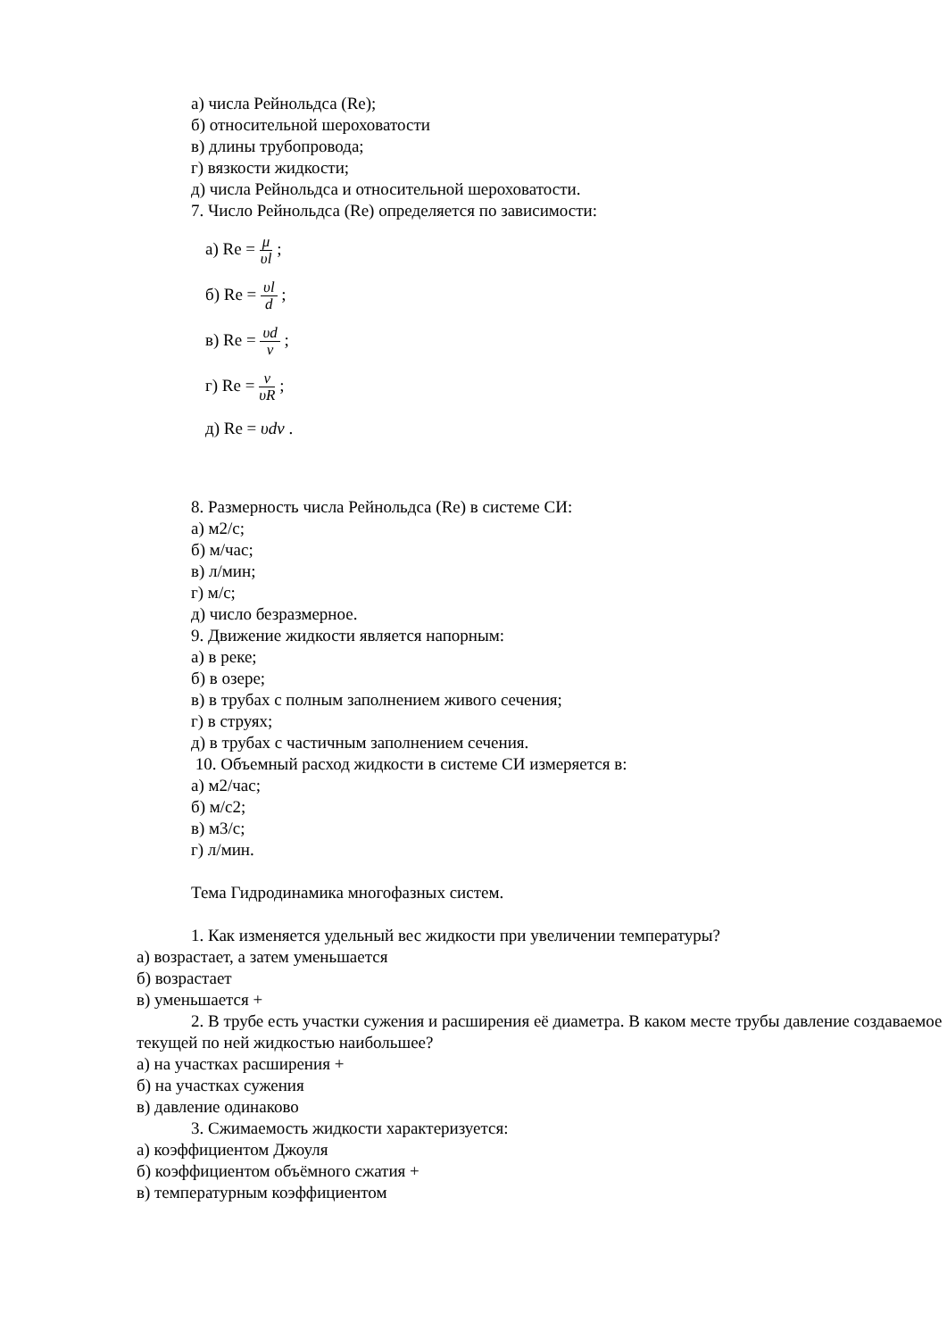а) числа Рейнольдса (Re);
б) относительной шероховатости
в) длины трубопровода;
г) вязкости жидкости;
д) числа Рейнольдса и относительной шероховатости.
7. Число Рейнольдса (Re) определяется по зависимости:
а) Re = μ υl ;
б) Re = υl d ;
в) Re = υd ν ;
г) Re = ν υR ;
д) Re = υdν .
8. Размерность числа Рейнольдса (Re) в системе СИ:
а) м2/с;
б) м/час;
в) л/мин;
г) м/с;
д) число безразмерное.
9. Движение жидкости является напорным:
а) в реке;
б) в озере;
в) в трубах с полным заполнением живого сечения;
г) в струях;
д) в трубах с частичным заполнением сечения.
10. Объемный расход жидкости в системе СИ измеряется в:
а) м2/час;
б) м/с2;
в) м3/с;
г) л/мин.
Тема Гидродинамика многофазных систем.
1. Как изменяется удельный вес жидкости при увеличении температуры?
а) возрастает, а затем уменьшается
б) возрастает
в) уменьшается +
2. В трубе есть участки сужения и расширения её диаметра. В каком месте трубы давление создаваемое текущей по ней жидкостью наибольшее?
а) на участках расширения +
б) на участках сужения
в) давление одинаково
3. Сжимаемость жидкости характеризуется:
а) коэффициентом Джоуля
б) коэффициентом объёмного сжатия +
в) температурным коэффициентом